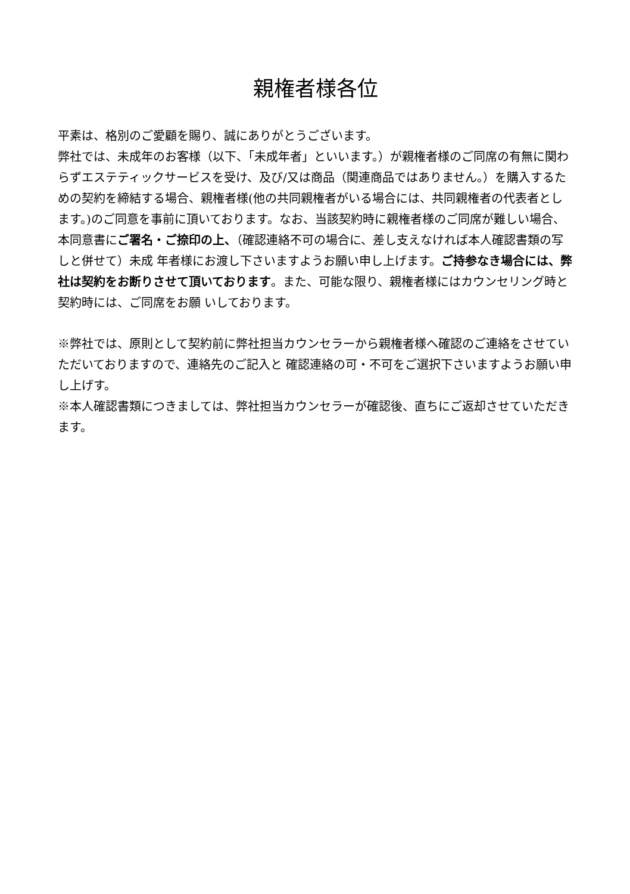親権者様各位
平素は、格別のご愛顧を賜り、誠にありがとうございます。
弊社では、未成年のお客様（以下、「未成年者」といいます。）が親権者様のご同席の有無に関わらずエステティックサービスを受け、及び/又は商品（関連商品ではありません。）を購入するための契約を締結する場合、親権者様(他の共同親権者がいる場合には、共同親権者の代表者とします。)のご同意を事前に頂いております。なお、当該契約時に親権者様のご同席が難しい場合、本同意書にご署名・ご捺印の上、（確認連絡不可の場合に、差し支えなければ本人確認書類の写しと併せて）未成 年者様にお渡し下さいますようお願い申し上げます。ご持参なき場合には、弊社は契約をお断りさせて頂いております。また、可能な限り、親権者様にはカウンセリング時と契約時には、ご同席をお願 いしております。
※弊社では、原則として契約前に弊社担当カウンセラーから親権者様へ確認のご連絡をさせていただいておりますので、連絡先のご記入と 確認連絡の可・不可をご選択下さいますようお願い申し上げす。
※本人確認書類につきましては、弊社担当カウンセラーが確認後、直ちにご返却させていただきます。